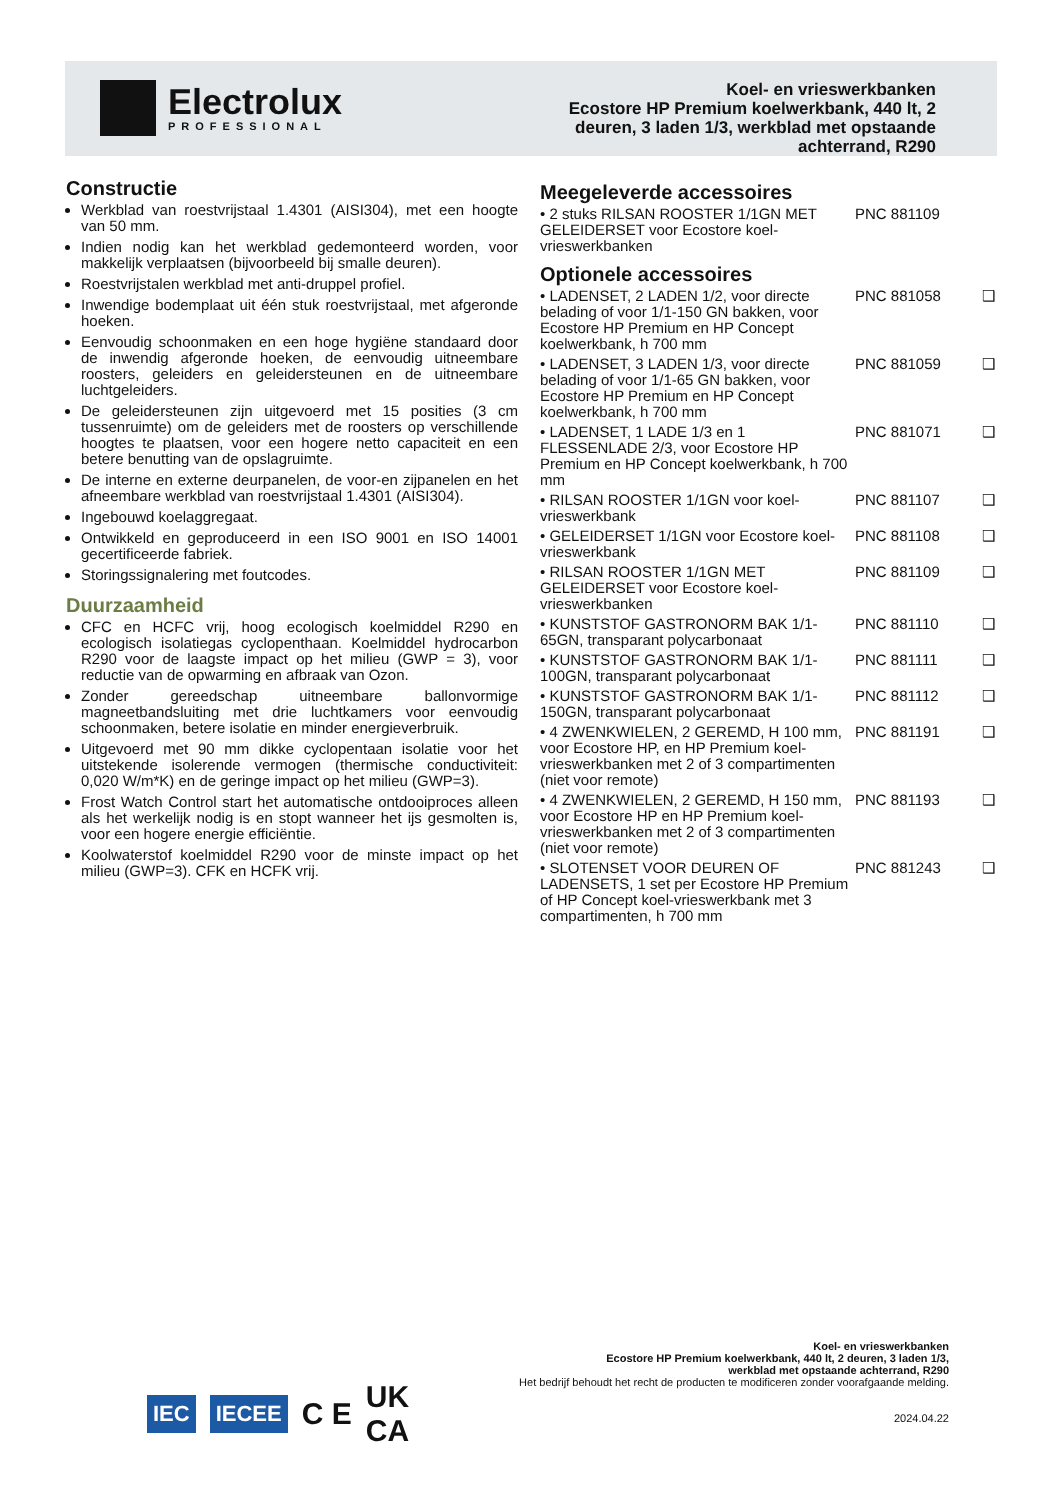Electrolux
PROFESSIONAL
Koel- en vrieswerkbanken
Ecostore HP Premium koelwerkbank, 440 lt, 2 deuren, 3 laden 1/3, werkblad met opstaande achterrand, R290
Constructie
Werkblad van roestvrijstaal 1.4301 (AISI304), met een hoogte van 50 mm.
Indien nodig kan het werkblad gedemonteerd worden, voor makkelijk verplaatsen (bijvoorbeeld bij smalle deuren).
Roestvrijstalen werkblad met anti-druppel profiel.
Inwendige bodemplaat uit één stuk roestvrijstaal, met afgeronde hoeken.
Eenvoudig schoonmaken en een hoge hygiëne standaard door de inwendig afgeronde hoeken, de eenvoudig uitneembare roosters, geleiders en geleidersteunen en de uitneembare luchtgeleiders.
De geleidersteunen zijn uitgevoerd met 15 posities (3 cm tussenruimte) om de geleiders met de roosters op verschillende hoogtes te plaatsen, voor een hogere netto capaciteit en een betere benutting van de opslagruimte.
De interne en externe deurpanelen, de voor-en zijpanelen en het afneembare werkblad van roestvrijstaal 1.4301 (AISI304).
Ingebouwd koelaggregaat.
Ontwikkeld en geproduceerd in een ISO 9001 en ISO 14001 gecertificeerde fabriek.
Storingssignalering met foutcodes.
Duurzaamheid
CFC en HCFC vrij, hoog ecologisch koelmiddel R290 en ecologisch isolatiegas cyclopenthaan. Koelmiddel hydrocarbon R290 voor de laagste impact op het milieu (GWP = 3), voor reductie van de opwarming en afbraak van Ozon.
Zonder gereedschap uitneembare ballonvormige magneetbandsluiting met drie luchtkamers voor eenvoudig schoonmaken, betere isolatie en minder energieverbruik.
Uitgevoerd met 90 mm dikke cyclopentaan isolatie voor het uitstekende isolerende vermogen (thermische conductiviteit: 0,020 W/m*K) en de geringe impact op het milieu (GWP=3).
Frost Watch Control start het automatische ontdooiproces alleen als het werkelijk nodig is en stopt wanneer het ijs gesmolten is, voor een hogere energie efficiëntie.
Koolwaterstof koelmiddel R290 voor de minste impact op het milieu (GWP=3). CFK en HCFK vrij.
Meegeleverde accessoires
| • 2 stuks RILSAN ROOSTER 1/1GN MET GELEIDERSET voor Ecostore koel-vrieswerkbanken | PNC 881109 | |
Optionele accessoires
| • LADENSET, 2 LADEN 1/2, voor directe belading of voor 1/1-150 GN bakken, voor Ecostore HP Premium en HP Concept koelwerkbank, h 700 mm | PNC 881058 | ❑ |
| • LADENSET, 3 LADEN 1/3, voor directe belading of voor 1/1-65 GN bakken, voor Ecostore HP Premium en HP Concept koelwerkbank, h 700 mm | PNC 881059 | ❑ |
| • LADENSET, 1 LADE 1/3 en 1 FLESSENLADE 2/3, voor Ecostore HP Premium en HP Concept koelwerkbank, h 700 mm | PNC 881071 | ❑ |
| • RILSAN ROOSTER 1/1GN voor koel-vrieswerkbank | PNC 881107 | ❑ |
| • GELEIDERSET 1/1GN voor Ecostore koel-vrieswerkbank | PNC 881108 | ❑ |
| • RILSAN ROOSTER 1/1GN MET GELEIDERSET voor Ecostore koel-vrieswerkbanken | PNC 881109 | ❑ |
| • KUNSTSTOF GASTRONORM BAK 1/1-65GN, transparant polycarbonaat | PNC 881110 | ❑ |
| • KUNSTSTOF GASTRONORM BAK 1/1-100GN, transparant polycarbonaat | PNC 881111 | ❑ |
| • KUNSTSTOF GASTRONORM BAK 1/1-150GN, transparant polycarbonaat | PNC 881112 | ❑ |
| • 4 ZWENKWIELEN, 2 GEREMD, H 100 mm, voor Ecostore HP, en HP Premium koel-vrieswerkbanken met 2 of 3 compartimenten (niet voor remote) | PNC 881191 | ❑ |
| • 4 ZWENKWIELEN, 2 GEREMD, H 150 mm, voor Ecostore HP en HP Premium koel-vrieswerkbanken met 2 of 3 compartimenten (niet voor remote) | PNC 881193 | ❑ |
| • SLOTENSET VOOR DEUREN OF LADENSETS, 1 set per Ecostore HP Premium of HP Concept koel-vrieswerkbank met 3 compartimenten, h 700 mm | PNC 881243 | ❑ |
IEC IECEE C E UK
CA
Koel- en vrieswerkbanken
Ecostore HP Premium koelwerkbank, 440 lt, 2 deuren, 3 laden 1/3,
werkblad met opstaande achterrand, R290
Het bedrijf behoudt het recht de producten te modificeren zonder voorafgaande melding.
2024.04.22